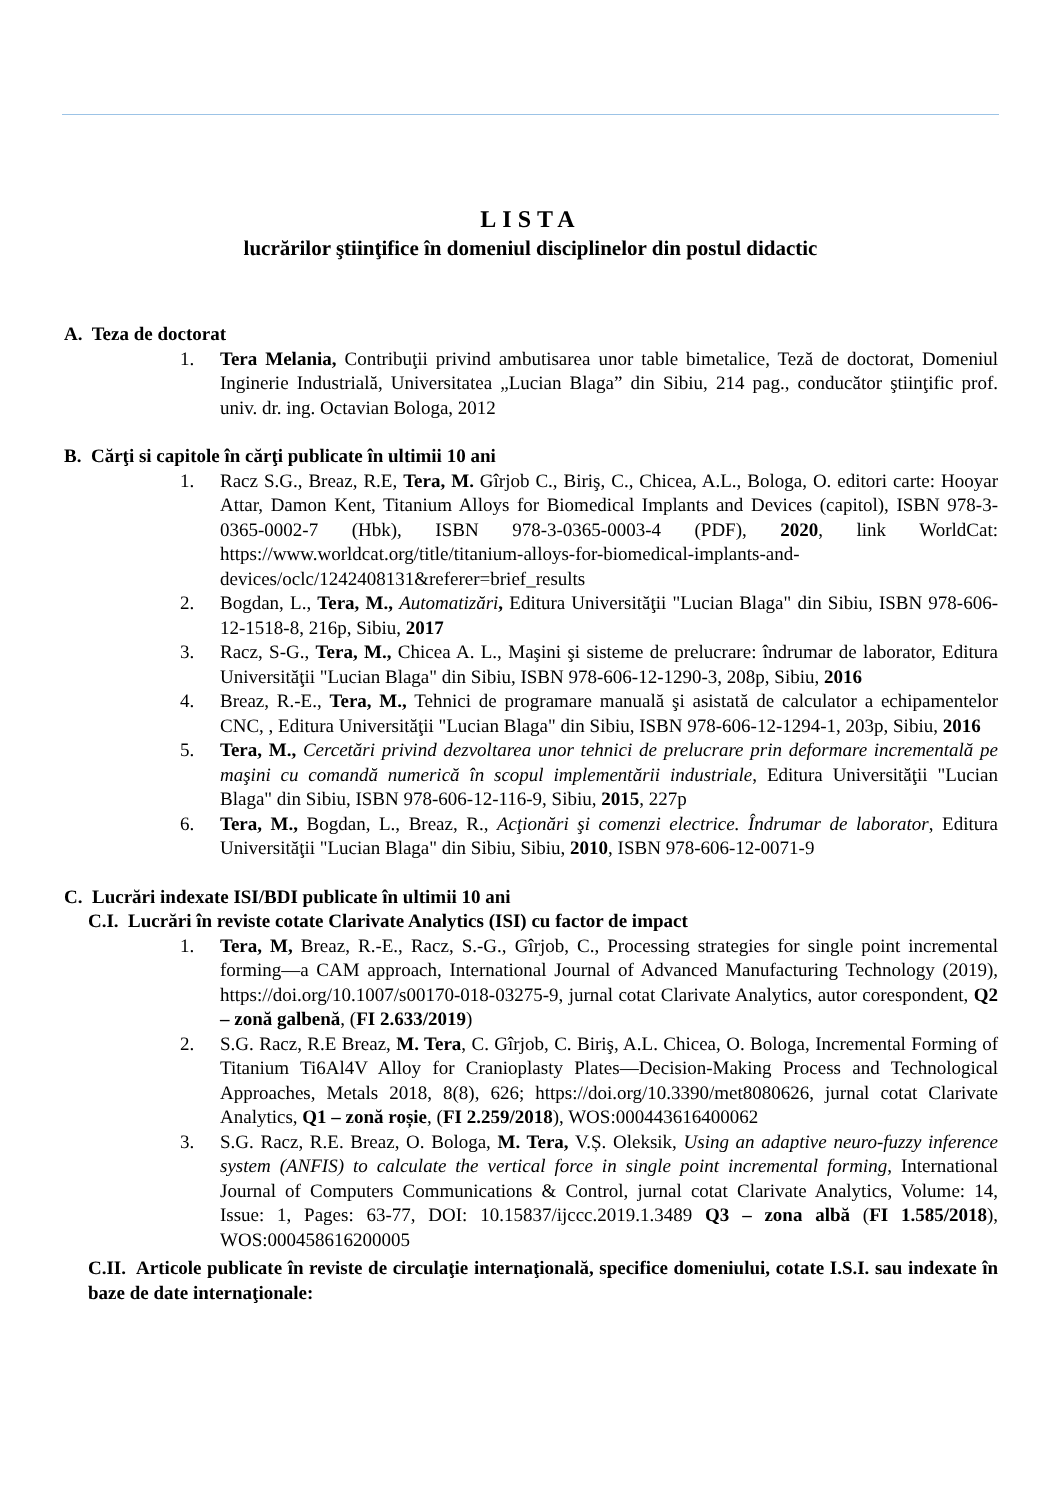LISTA
lucrărilor ştiinţifice în domeniul disciplinelor din postul didactic
A. Teza de doctorat
1. Tera Melania, Contribuţii privind ambutisarea unor table bimetalice, Teză de doctorat, Domeniul Inginerie Industrială, Universitatea „Lucian Blaga” din Sibiu, 214 pag., conducător ştiinţific prof. univ. dr. ing. Octavian Bologa, 2012
B. Cărţi si capitole în cărţi publicate în ultimii 10 ani
1. Racz S.G., Breaz, R.E, Tera, M. Gîrjob C., Biriş, C., Chicea, A.L., Bologa, O. editori carte: Hooyar Attar, Damon Kent, Titanium Alloys for Biomedical Implants and Devices (capitol), ISBN 978-3-0365-0002-7 (Hbk), ISBN 978-3-0365-0003-4 (PDF), 2020, link WorldCat: https://www.worldcat.org/title/titanium-alloys-for-biomedical-implants-and-devices/oclc/1242408131&referer=brief_results
2. Bogdan, L., Tera, M., Automatizări, Editura Universităţii "Lucian Blaga" din Sibiu, ISBN 978-606-12-1518-8, 216p, Sibiu, 2017
3. Racz, S-G., Tera, M., Chicea A. L., Maşini şi sisteme de prelucrare: îndrumar de laborator, Editura Universităţii "Lucian Blaga" din Sibiu, ISBN 978-606-12-1290-3, 208p, Sibiu, 2016
4. Breaz, R.-E., Tera, M., Tehnici de programare manuală şi asistată de calculator a echipamentelor CNC, , Editura Universităţii "Lucian Blaga" din Sibiu, ISBN 978-606-12-1294-1, 203p, Sibiu, 2016
5. Tera, M., Cercetări privind dezvoltarea unor tehnici de prelucrare prin deformare incrementală pe maşini cu comandă numerică în scopul implementării industriale, Editura Universităţii "Lucian Blaga" din Sibiu, ISBN 978-606-12-116-9, Sibiu, 2015, 227p
6. Tera, M., Bogdan, L., Breaz, R., Acţionări şi comenzi electrice. Îndrumar de laborator, Editura Universităţii "Lucian Blaga" din Sibiu, Sibiu, 2010, ISBN 978-606-12-0071-9
C. Lucrări indexate ISI/BDI publicate în ultimii 10 ani
C.I. Lucrări în reviste cotate Clarivate Analytics (ISI) cu factor de impact
1. Tera, M, Breaz, R.-E., Racz, S.-G., Gîrjob, C., Processing strategies for single point incremental forming—a CAM approach, International Journal of Advanced Manufacturing Technology (2019), https://doi.org/10.1007/s00170-018-03275-9, jurnal cotat Clarivate Analytics, autor corespondent, Q2 – zonă galbenă, (FI 2.633/2019)
2. S.G. Racz, R.E Breaz, M. Tera, C. Gîrjob, C. Biriş, A.L. Chicea, O. Bologa, Incremental Forming of Titanium Ti6Al4V Alloy for Cranioplasty Plates—Decision-Making Process and Technological Approaches, Metals 2018, 8(8), 626; https://doi.org/10.3390/met8080626, jurnal cotat Clarivate Analytics, Q1 – zonă roșie, (FI 2.259/2018), WOS:000443616400062
3. S.G. Racz, R.E. Breaz, O. Bologa, M. Tera, V.Ș. Oleksik, Using an adaptive neuro-fuzzy inference system (ANFIS) to calculate the vertical force in single point incremental forming, International Journal of Computers Communications & Control, jurnal cotat Clarivate Analytics, Volume: 14, Issue: 1, Pages: 63-77, DOI: 10.15837/ijccc.2019.1.3489 Q3 – zona albă (FI 1.585/2018), WOS:000458616200005
C.II. Articole publicate în reviste de circulaţie internaţională, specifice domeniului, cotate I.S.I. sau indexate în baze de date internaţionale: